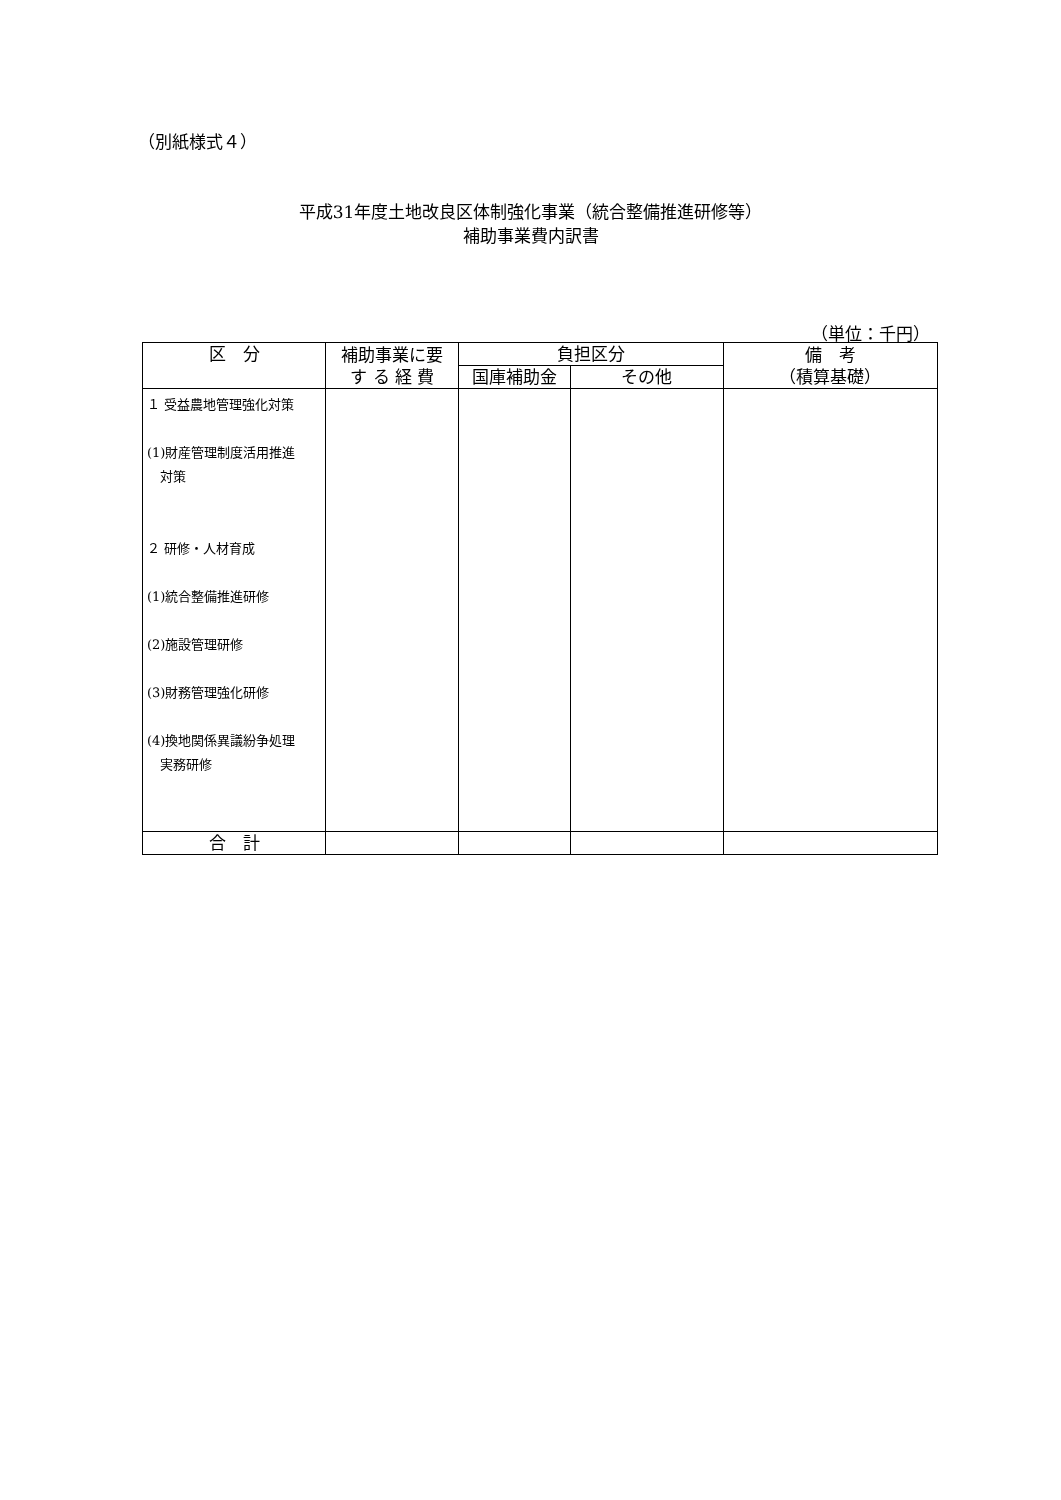（別紙様式４）
平成31年度土地改良区体制強化事業（統合整備推進研修等）
補助事業費内訳書
（単位：千円）
| 区 分 | 補助事業に要 す る 経 費 | 負担区分 | | 備 考 （積算基礎） |
| --- | --- | --- | --- | --- |
| | | 国庫補助金 | その他 | |
| １ 受益農地管理強化対策 (1)財産管理制度活用推進 対策 ２ 研修・人材育成 (1)統合整備推進研修 (2)施設管理研修 (3)財務管理強化研修 (4)換地関係異議紛争処理 実務研修 | | | | |
| 合 計 | | | | |